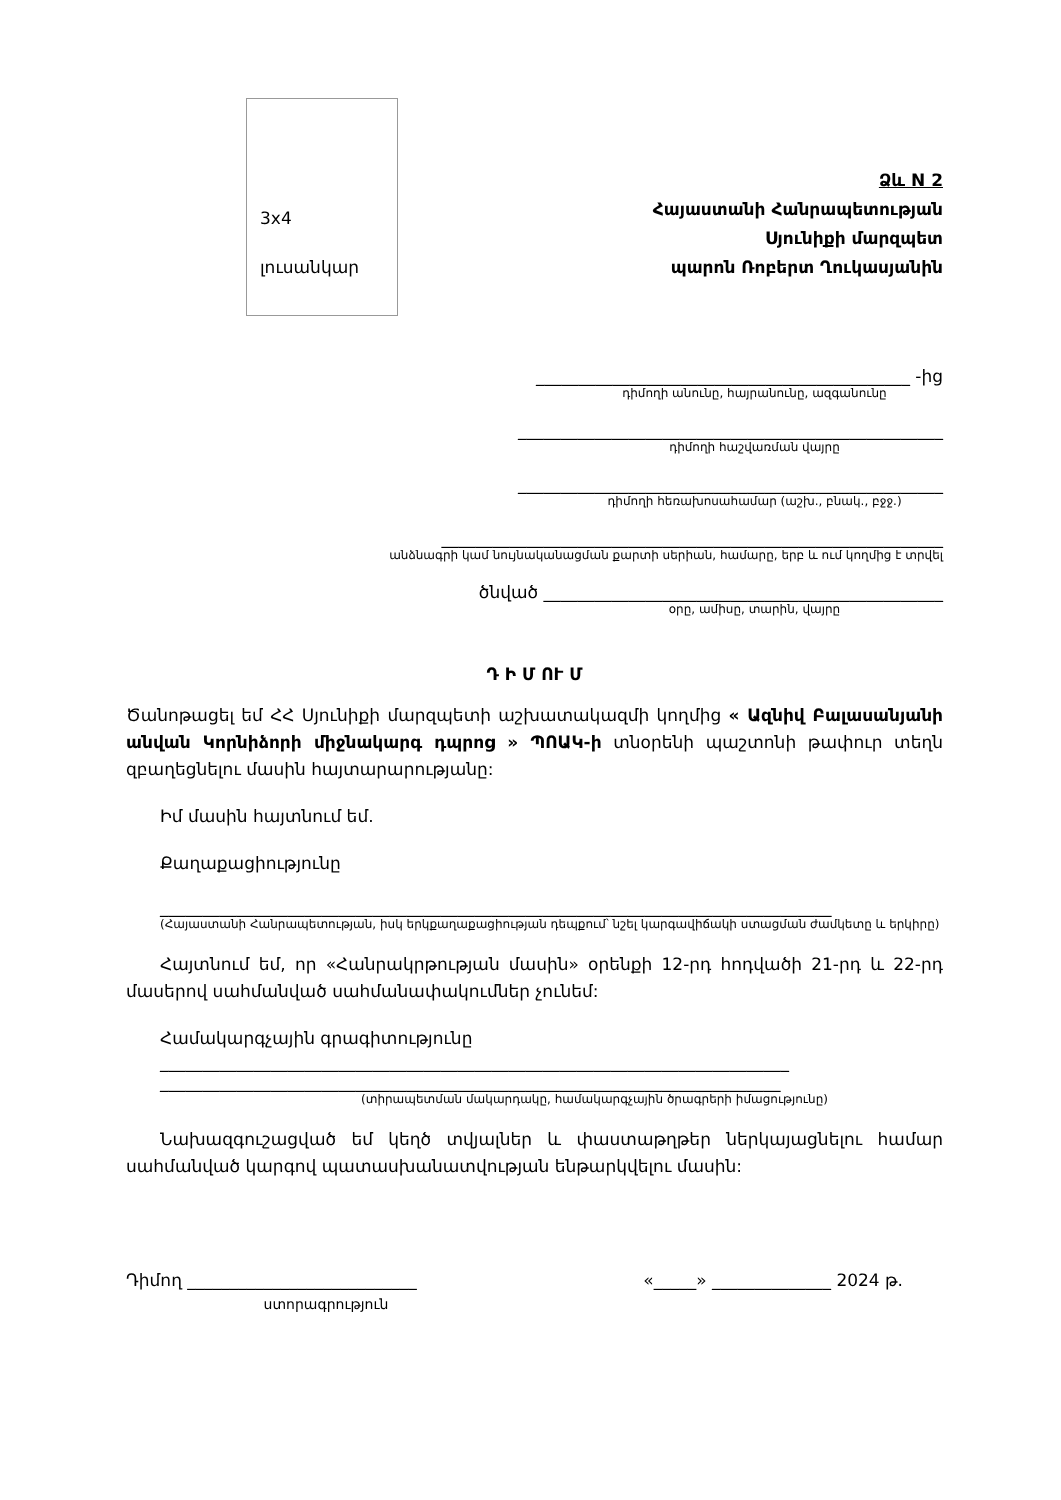3x4
լուսանկար
Ձև N 2
Հայաստանի Հանրապետության
Սյունիքի մարզպետ
պարոն Ռոբերտ Ղուկասյանին
____________________________________________ -ից
դիմողի անունը, հայրանունը, ազգանունը
__________________________________________________
դիմողի հաշվառման վայրը
__________________________________________________
դիմողի հեռախոսահամար (աշխ., բնակ., բջջ.)
___________________________________________________________
անձնագրի կամ նույնականացման քարտի սերիան, համարը, երբ և ում կողմից է տրվել
ծնված _______________________________________________
օրը, ամիսը, տարին, վայրը
Դ Ի Մ ՈՒ Մ
Ծանոթացել եմ ՀՀ Սյունիքի մարզպետի աշխատակազմի կողմից « Ազնիվ Բալասանյանի անվան Կորնիձորի միջնակարգ դպրոց » ՊՈԱԿ-ի տնօրենի պաշտոնի թափուր տեղն զբաղեցնելու մասին հայտարարությանը:
Իմ մասին հայտնում եմ.
Քաղաքացիությունը
_______________________________________________________________________________
(Հայաստանի Հանրապետության, իսկ երկքաղաքացիության դեպքում՝ նշել կարգավիճակի ստացման ժամկետը և երկիրը)
Հայտնում եմ, որ «Հանրակրթության մասին» օրենքի 12-րդ հոդվածի 21-րդ և 22-րդ մասերով սահմանված սահմանափակումներ չունեմ:
Համակարգչային գրագիտությունը
__________________________________________________________________________
_________________________________________________________________________
(տիրապետման մակարդակը, համակարգչային ծրագրերի իմացությունը)
Նախազգուշացված եմ կեղծ տվյալներ և փաստաթղթեր ներկայացնելու համար սահմանված կարգով պատասխանատվության ենթարկվելու մասին:
Դիմող ___________________________ «_____» ______________ 2024 թ.
ստորագրություն